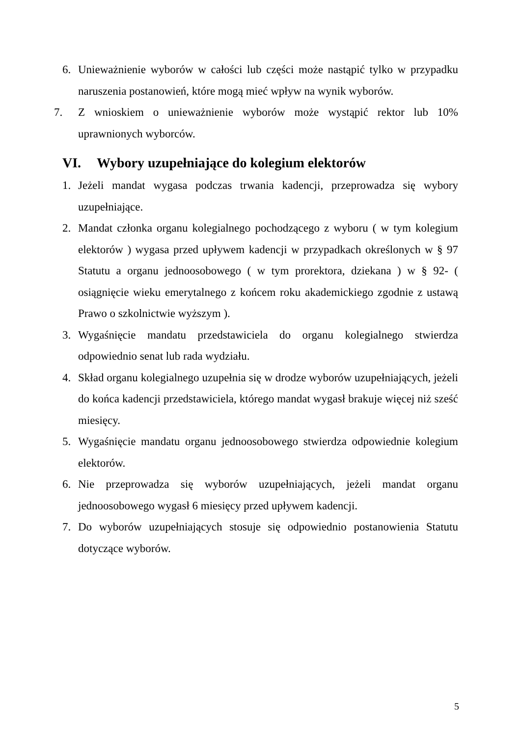6. Unieważnienie wyborów w całości lub części może nastąpić tylko w przypadku naruszenia postanowień, które mogą mieć wpływ na wynik wyborów.
7. Z wnioskiem o unieważnienie wyborów może wystąpić rektor lub 10% uprawnionych wyborców.
VI. Wybory uzupełniające do kolegium elektorów
1. Jeżeli mandat wygasa podczas trwania kadencji, przeprowadza się wybory uzupełniające.
2. Mandat członka organu kolegialnego pochodzącego z wyboru ( w tym kolegium elektorów ) wygasa przed upływem kadencji w przypadkach określonych w § 97 Statutu a organu jednoosobowego ( w tym prorektora, dziekana ) w § 92- ( osiągnięcie wieku emerytalnego z końcem roku akademickiego zgodnie z ustawą Prawo o szkolnictwie wyższym ).
3. Wygaśnięcie mandatu przedstawiciela do organu kolegialnego stwierdza odpowiednio senat lub rada wydziału.
4. Skład organu kolegialnego uzupełnia się w drodze wyborów uzupełniających, jeżeli do końca kadencji przedstawiciela, którego mandat wygasł brakuje więcej niż sześć miesięcy.
5. Wygaśnięcie mandatu organu jednoosobowego stwierdza odpowiednie kolegium elektorów.
6. Nie przeprowadza się wyborów uzupełniających, jeżeli mandat organu jednoosobowego wygasł 6 miesięcy przed upływem kadencji.
7. Do wyborów uzupełniających stosuje się odpowiednio postanowienia Statutu dotyczące wyborów.
5